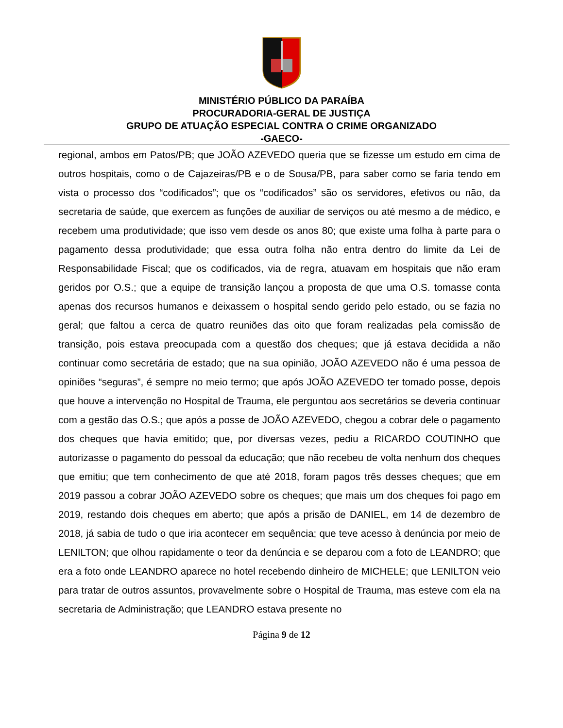MINISTÉRIO PÚBLICO DA PARAÍBA
PROCURADORIA-GERAL DE JUSTIÇA
GRUPO DE ATUAÇÃO ESPECIAL CONTRA O CRIME ORGANIZADO
-GAECO-
regional, ambos em Patos/PB; que JOÃO AZEVEDO queria que se fizesse um estudo em cima de outros hospitais, como o de Cajazeiras/PB e o de Sousa/PB, para saber como se faria tendo em vista o processo dos “codificados”; que os “codificados” são os servidores, efetivos ou não, da secretaria de saúde, que exercem as funções de auxiliar de serviços ou até mesmo a de médico, e recebem uma produtividade; que isso vem desde os anos 80; que existe uma folha à parte para o pagamento dessa produtividade; que essa outra folha não entra dentro do limite da Lei de Responsabilidade Fiscal; que os codificados, via de regra, atuavam em hospitais que não eram geridos por O.S.; que a equipe de transição lançou a proposta de que uma O.S. tomasse conta apenas dos recursos humanos e deixassem o hospital sendo gerido pelo estado, ou se fazia no geral; que faltou a cerca de quatro reuniões das oito que foram realizadas pela comissão de transição, pois estava preocupada com a questão dos cheques; que já estava decidida a não continuar como secretária de estado; que na sua opinião, JOÃO AZEVEDO não é uma pessoa de opiniões “seguras”, é sempre no meio termo; que após JOÃO AZEVEDO ter tomado posse, depois que houve a intervenção no Hospital de Trauma, ele perguntou aos secretários se deveria continuar com a gestão das O.S.; que após a posse de JOÃO AZEVEDO, chegou a cobrar dele o pagamento dos cheques que havia emitido; que, por diversas vezes, pediu a RICARDO COUTINHO que autorizasse o pagamento do pessoal da educação; que não recebeu de volta nenhum dos cheques que emitiu; que tem conhecimento de que até 2018, foram pagos três desses cheques; que em 2019 passou a cobrar JOÃO AZEVEDO sobre os cheques; que mais um dos cheques foi pago em 2019, restando dois cheques em aberto; que após a prisão de DANIEL, em 14 de dezembro de 2018, já sabia de tudo o que iria acontecer em sequência; que teve acesso à denúncia por meio de LENILTON; que olhou rapidamente o teor da denúncia e se deparou com a foto de LEANDRO; que era a foto onde LEANDRO aparece no hotel recebendo dinheiro de MICHELE; que LENILTON veio para tratar de outros assuntos, provavelmente sobre o Hospital de Trauma, mas esteve com ela na secretaria de Administração; que LEANDRO estava presente no
Página 9 de 12